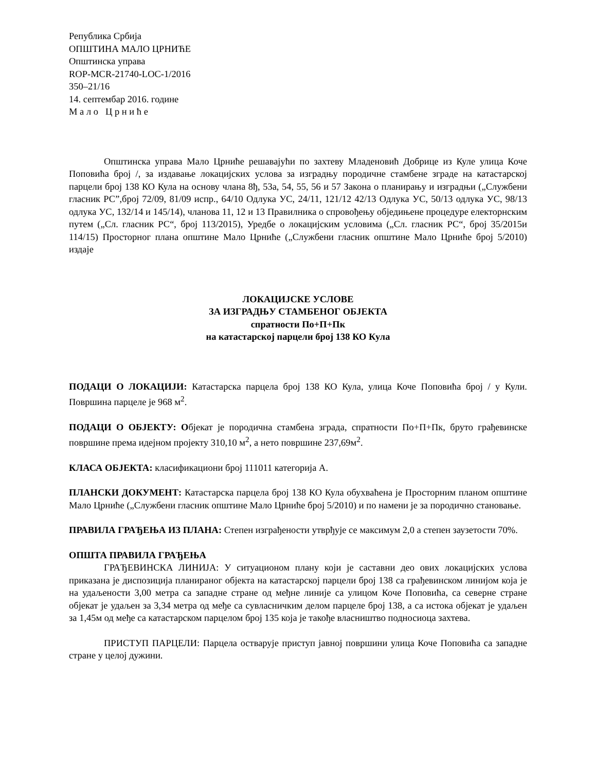Република Србија
ОПШТИНА МАЛО ЦРНИЋЕ
Општинска управа
ROP-MCR-21740-LOC-1/2016
350–21/16
14. септембар 2016. године
М а л о Ц р н и ћ е
Општинска управа Мало Црниће решавајући по захтеву Младеновић Добрице из Куле улица Коче Поповића број /, за издавање локацијских услова за изградњу породичне стамбене зграде на катастарској парцели број 138 КО Кула на основу члана 8ђ, 53а, 54, 55, 56 и 57 Закона о планирању и изградњи („Службени гласник РС”,број 72/09, 81/09 испр., 64/10 Одлука УС, 24/11, 121/12 42/13 Одлука УС, 50/13 одлука УС, 98/13 одлука УС, 132/14 и 145/14), чланова 11, 12 и 13 Правилника о спровођењу обједињене процедуре електорнским путем („Сл. гласник РС“, број 113/2015), Уредбе о локацијским условима („Сл. гласник РС“, број 35/2015и 114/15) Просторног плана општине Мало Црниће („Службени гласник општине Мало Црниће број 5/2010) издаје
ЛОКАЦИЈСКЕ УСЛОВЕ
ЗА ИЗГРАДЊУ СТАМБЕНОГ ОБЈЕКТА
спратности По+П+Пк
на катастарској парцели број 138 КО Кула
ПОДАЦИ О ЛОКАЦИЈИ: Катастарска парцела број 138 КО Кула, улица Коче Поповића број / у Кули. Површина парцеле је 968 м<sup>2</sup>.
ПОДАЦИ О ОБЈЕКТУ: Објекат је породична стамбена зграда, спратности По+П+Пк, бруто грађевинске површине према идејном пројекту 310,10 м<sup>2</sup>, а нето површине 237,69м<sup>2</sup>.
КЛАСА ОБЈЕКТА: класификациони број 111011 категорија А.
ПЛАНСКИ ДОКУМЕНТ: Катастарска парцела број 138 КО Кула обухваћена је Просторним планом општине Мало Црниће („Службени гласник општине Мало Црниће број 5/2010) и по намени је за породично становање.
ПРАВИЛА ГРАЂЕЊА ИЗ ПЛАНА: Степен изграђености утврђује се максимум 2,0 а степен заузетости 70%.
ОПШТА ПРАВИЛА ГРАЂЕЊА
ГРАЂЕВИНСКА ЛИНИЈА: У ситуационом плану који је саставни део ових локацијских услова приказана је диспозиција планираног објекта на катастарској парцели број 138 са грађевинском линијом која је на удаљености 3,00 метра са западне стране од међне линије са улицом Коче Поповића, са северне стране објекат је удаљен за 3,34 метра од међе са сувласничким делом парцеле број 138, а са истока објекат је удаљен за 1,45м од међе са катастарском парцелом број 135 која је такође власништво подносиоца захтева.
ПРИСТУП ПАРЦЕЛИ: Парцела остварује приступ јавној површини улица Коче Поповића са западне стране у целој дужини.